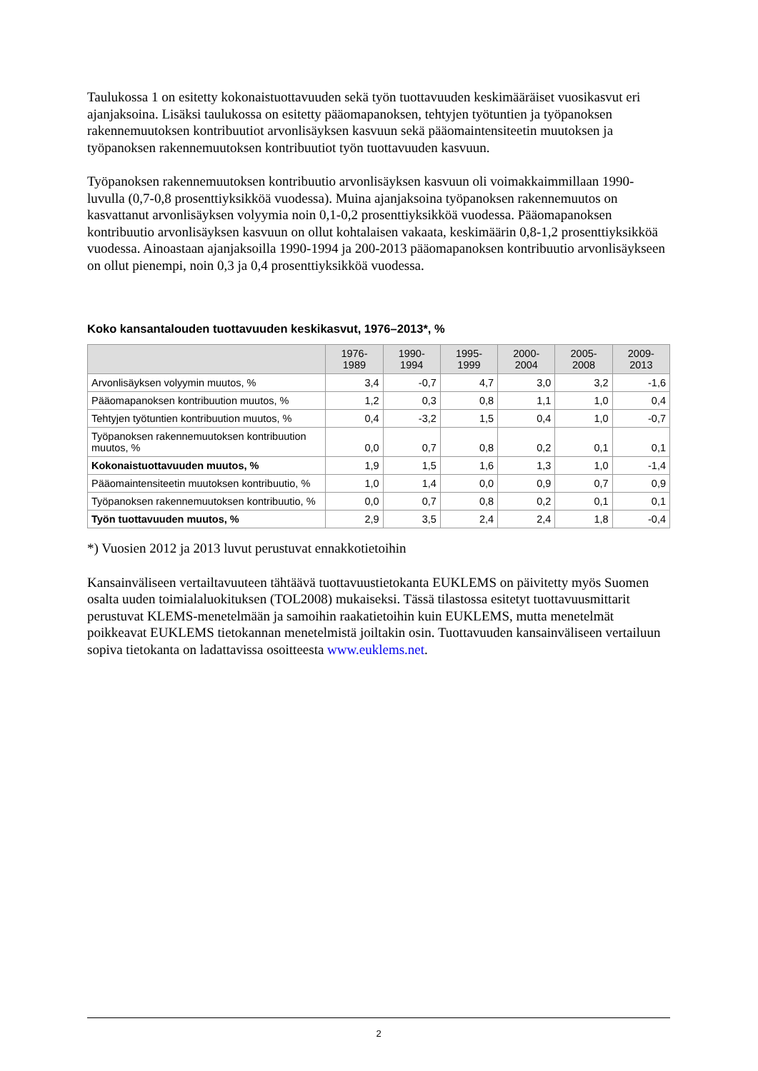Taulukossa 1 on esitetty kokonaistuottavuuden sekä työn tuottavuuden keskimääräiset vuosikasvut eri ajanjaksoina. Lisäksi taulukossa on esitetty pääomapanoksen, tehtyjen työtuntien ja työpanoksen rakennemuutoksen kontribuutiot arvonlisäyksen kasvuun sekä pääomaintensiteetin muutoksen ja työpanoksen rakennemuutoksen kontribuutiot työn tuottavuuden kasvuun.
Työpanoksen rakennemuutoksen kontribuutio arvonlisäyksen kasvuun oli voimakkaimmillaan 1990-luvulla (0,7-0,8 prosenttiyksikköä vuodessa). Muina ajanjaksoina työpanoksen rakennemuutos on kasvattanut arvonlisäyksen volyymia noin 0,1-0,2 prosenttiyksikköä vuodessa. Pääomapanoksen kontribuutio arvonlisäyksen kasvuun on ollut kohtalaisen vakaata, keskimäärin 0,8-1,2 prosenttiyksikköä vuodessa. Ainoastaan ajanjaksoilla 1990-1994 ja 200-2013 pääomapanoksen kontribuutio arvonlisäykseen on ollut pienempi, noin 0,3 ja 0,4 prosenttiyksikköä vuodessa.
Koko kansantalouden tuottavuuden keskikasvut, 1976–2013*, %
| | 1976-1989 | 1990-1994 | 1995-1999 | 2000-2004 | 2005-2008 | 2009-2013 |
| --- | --- | --- | --- | --- | --- | --- |
| Arvonlisäyksen volyymin muutos, % | 3,4 | -0,7 | 4,7 | 3,0 | 3,2 | -1,6 |
| Pääomapanoksen kontribuution muutos, % | 1,2 | 0,3 | 0,8 | 1,1 | 1,0 | 0,4 |
| Tehtyjen työtuntien kontribuution muutos, % | 0,4 | -3,2 | 1,5 | 0,4 | 1,0 | -0,7 |
| Työpanoksen rakennemuutoksen kontribuution muutos, % | 0,0 | 0,7 | 0,8 | 0,2 | 0,1 | 0,1 |
| Kokonaistuottavuuden muutos, % | 1,9 | 1,5 | 1,6 | 1,3 | 1,0 | -1,4 |
| Pääomaintensiteetin muutoksen kontribuutio, % | 1,0 | 1,4 | 0,0 | 0,9 | 0,7 | 0,9 |
| Työpanoksen rakennemuutoksen kontribuutio, % | 0,0 | 0,7 | 0,8 | 0,2 | 0,1 | 0,1 |
| Työn tuottavuuden muutos, % | 2,9 | 3,5 | 2,4 | 2,4 | 1,8 | -0,4 |
*) Vuosien 2012 ja 2013 luvut perustuvat ennakkotietoihin
Kansainväliseen vertailtavuuteen tähtäävä tuottavuustietokanta EUKLEMS on päivitetty myös Suomen osalta uuden toimialaluokituksen (TOL2008) mukaiseksi. Tässä tilastossa esitetyt tuottavuusmittarit perustuvat KLEMS-menetelmään ja samoihin raakatietoihin kuin EUKLEMS, mutta menetelmät poikkeavat EUKLEMS tietokannan menetelmistä joiltakin osin. Tuottavuuden kansainväliseen vertailuun sopiva tietokanta on ladattavissa osoitteesta www.euklems.net.
2